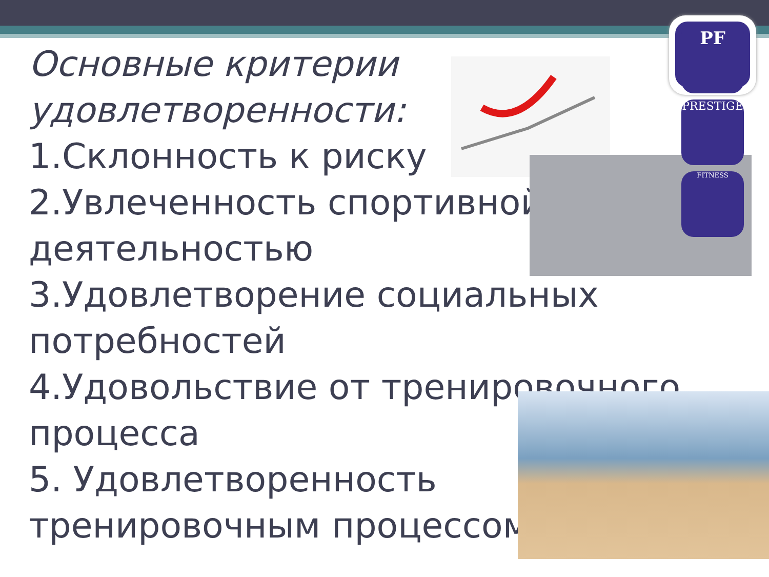Основные критерии удовлетворенности:
1.Склонность к риску
2.Увлеченность спортивной деятельностью
3.Удовлетворение социальных потребностей
4.Удовольствие от тренировочного процесса
5. Удовлетворенность тренировочным процессом
PF
PRESTIGE
FITNESS